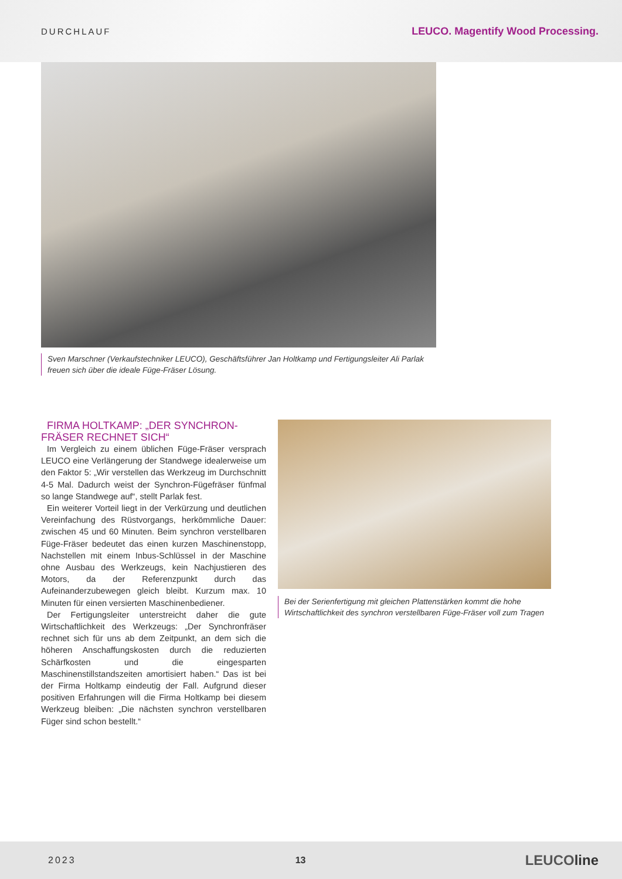DURCHLAUF LEUCO. Magentify Wood Processing.
Sven Marschner (Verkaufstechniker LEUCO), Geschäftsführer Jan Holtkamp und Fertigungsleiter Ali Parlak freuen sich über die ideale Füge-Fräser Lösung.
FIRMA HOLTKAMP: „DER SYNCHRON-FRÄSER RECHNET SICH“
Im Vergleich zu einem üblichen Füge-Fräser versprach LEUCO eine Verlängerung der Standwege idealerweise um den Faktor 5: „Wir verstellen das Werkzeug im Durchschnitt 4-5 Mal. Dadurch weist der Synchron-Fügefräser fünfmal so lange Standwege auf“, stellt Parlak fest.
Ein weiterer Vorteil liegt in der Verkürzung und deutlichen Vereinfachung des Rüstvorgangs, herkömmliche Dauer: zwischen 45 und 60 Minuten. Beim synchron verstellbaren Füge-Fräser bedeutet das einen kurzen Maschinenstopp, Nachstellen mit einem Inbus-Schlüssel in der Maschine ohne Ausbau des Werkzeugs, kein Nachjustieren des Motors, da der Referenzpunkt durch das Aufeinanderzubewegen gleich bleibt. Kurzum max. 10 Minuten für einen versierten Maschinenbediener.
Der Fertigungsleiter unterstreicht daher die gute Wirtschaftlichkeit des Werkzeugs: „Der Synchronfräser rechnet sich für uns ab dem Zeitpunkt, an dem sich die höheren Anschaffungskosten durch die reduzierten Schärfkosten und die eingesparten Maschinenstillstandszeiten amortisiert haben.“ Das ist bei der Firma Holtkamp eindeutig der Fall. Aufgrund dieser positiven Erfahrungen will die Firma Holtkamp bei diesem Werkzeug bleiben: „Die nächsten synchron verstellbaren Füger sind schon bestellt.“
Bei der Serienfertigung mit gleichen Plattenstärken kommt die hohe Wirtschaftlichkeit des synchron verstellbaren Füge-Fräser voll zum Tragen
2023 13 LEUCOline